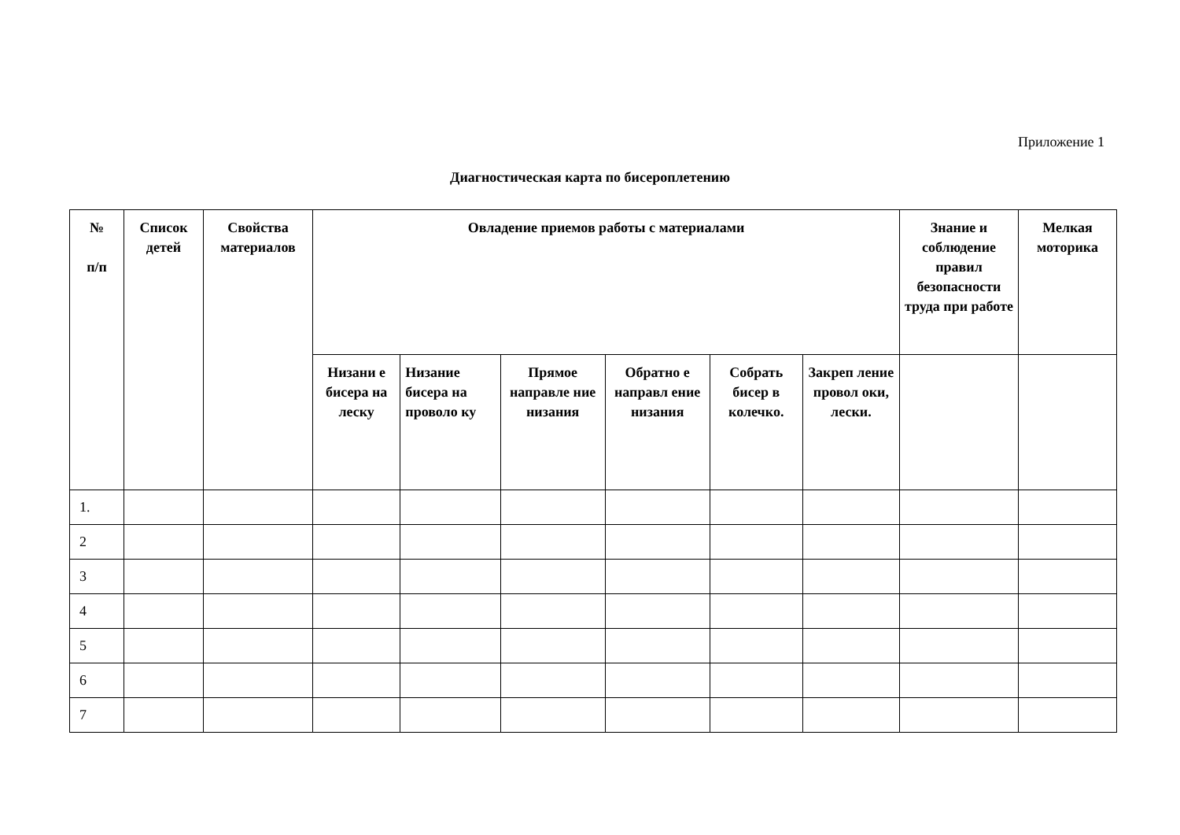Приложение 1
Диагностическая карта по бисероплетению
| № п/п | Список детей | Свойства материалов | Овладение приемов работы с материалами | | | | | | Знание и соблюдение правил безопасности труда при работе | Мелкая моторика |
| --- | --- | --- | --- | --- | --- | --- | --- | --- | --- | --- |
| | | | Низани е бисера на леску | Низание бисера на проволо ку | Прямое направле ние низания | Обратно е направл ение низания | Собрать бисер в колечко. | Закреп ление провол оки, лески. | | |
| 1. | | | | | | | | | | |
| 2 | | | | | | | | | | |
| 3 | | | | | | | | | | |
| 4 | | | | | | | | | | |
| 5 | | | | | | | | | | |
| 6 | | | | | | | | | | |
| 7 | | | | | | | | | | |